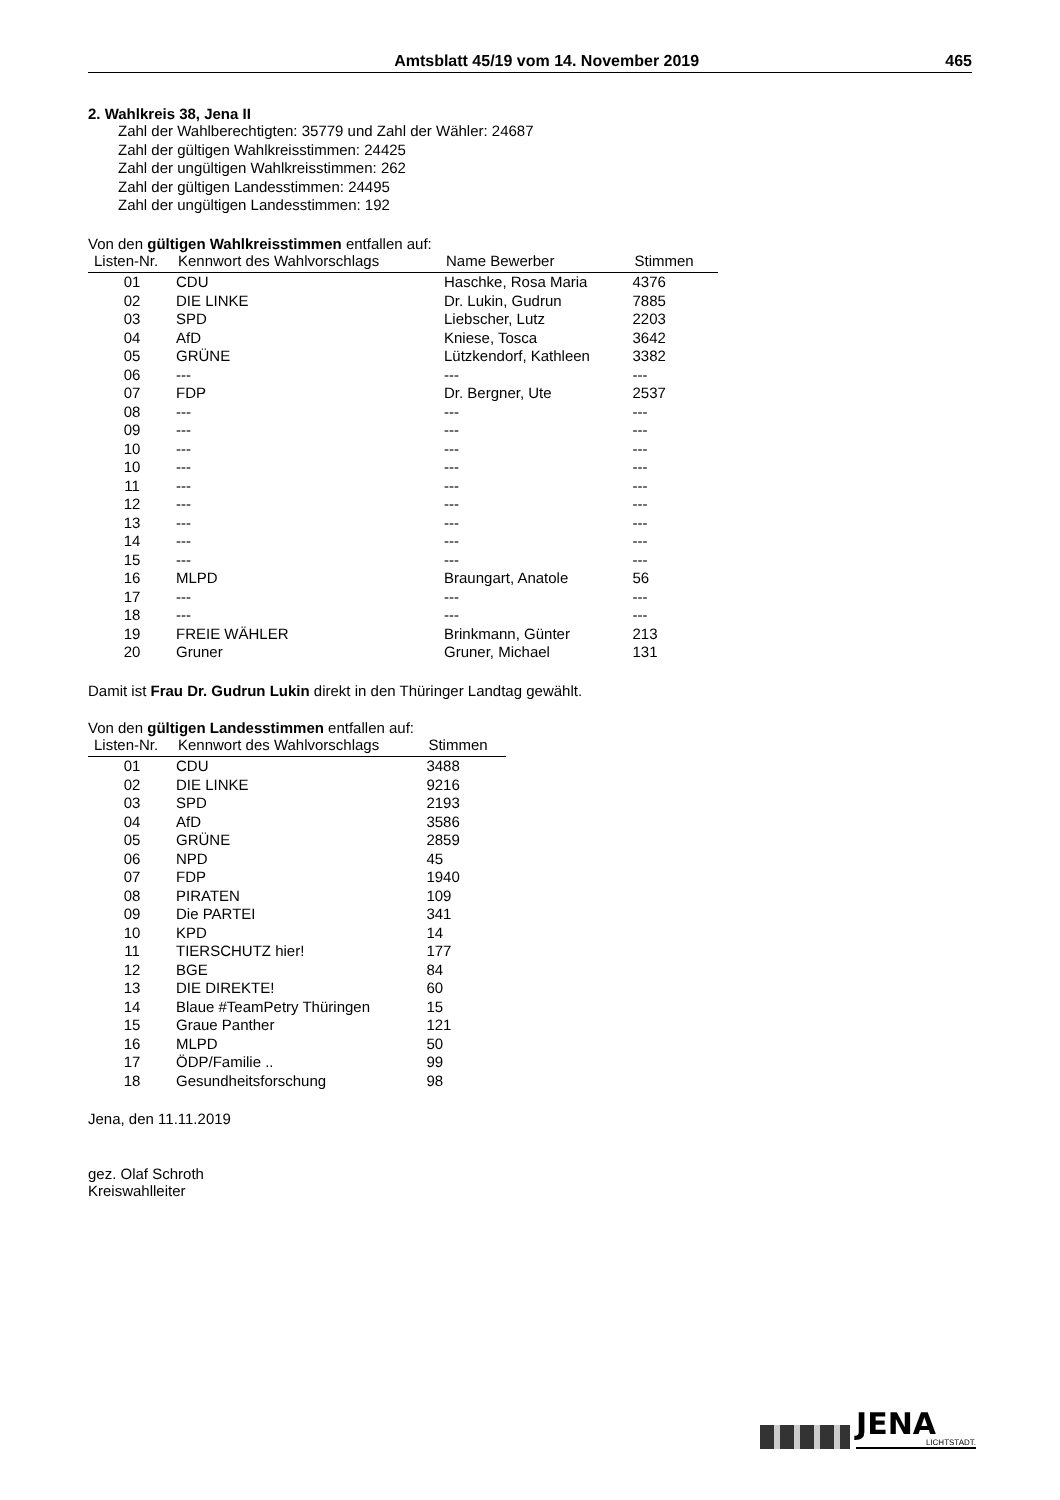Amtsblatt 45/19 vom 14. November 2019 465
2. Wahlkreis 38, Jena II
Zahl der Wahlberechtigten: 35779 und Zahl der Wähler: 24687
Zahl der gültigen Wahlkreisstimmen: 24425
Zahl der ungültigen Wahlkreisstimmen: 262
Zahl der gültigen Landesstimmen: 24495
Zahl der ungültigen Landesstimmen: 192
Von den gültigen Wahlkreisstimmen entfallen auf:
| Listen-Nr. | Kennwort des Wahlvorschlags | Name Bewerber | Stimmen |
| --- | --- | --- | --- |
| 01 | CDU | Haschke, Rosa Maria | 4376 |
| 02 | DIE LINKE | Dr. Lukin, Gudrun | 7885 |
| 03 | SPD | Liebscher, Lutz | 2203 |
| 04 | AfD | Kniese, Tosca | 3642 |
| 05 | GRÜNE | Lützkendorf, Kathleen | 3382 |
| 06 | --- | --- | --- |
| 07 | FDP | Dr. Bergner, Ute | 2537 |
| 08 | --- | --- | --- |
| 09 | --- | --- | --- |
| 10 | --- | --- | --- |
| 10 | --- | --- | --- |
| 11 | --- | --- | --- |
| 12 | --- | --- | --- |
| 13 | --- | --- | --- |
| 14 | --- | --- | --- |
| 15 | --- | --- | --- |
| 16 | MLPD | Braungart, Anatole | 56 |
| 17 | --- | --- | --- |
| 18 | --- | --- | --- |
| 19 | FREIE WÄHLER | Brinkmann, Günter | 213 |
| 20 | Gruner | Gruner, Michael | 131 |
Damit ist Frau Dr. Gudrun Lukin direkt in den Thüringer Landtag gewählt.
Von den gültigen Landesstimmen entfallen auf:
| Listen-Nr. | Kennwort des Wahlvorschlags | Stimmen |
| --- | --- | --- |
| 01 | CDU | 3488 |
| 02 | DIE LINKE | 9216 |
| 03 | SPD | 2193 |
| 04 | AfD | 3586 |
| 05 | GRÜNE | 2859 |
| 06 | NPD | 45 |
| 07 | FDP | 1940 |
| 08 | PIRATEN | 109 |
| 09 | Die PARTEI | 341 |
| 10 | KPD | 14 |
| 11 | TIERSCHUTZ hier! | 177 |
| 12 | BGE | 84 |
| 13 | DIE DIREKTE! | 60 |
| 14 | Blaue #TeamPetry Thüringen | 15 |
| 15 | Graue Panther | 121 |
| 16 | MLPD | 50 |
| 17 | ÖDP/Familie .. | 99 |
| 18 | Gesundheitsforschung | 98 |
Jena, den 11.11.2019
gez. Olaf Schroth
Kreiswahlleiter
JENA
LICHTSTADT.